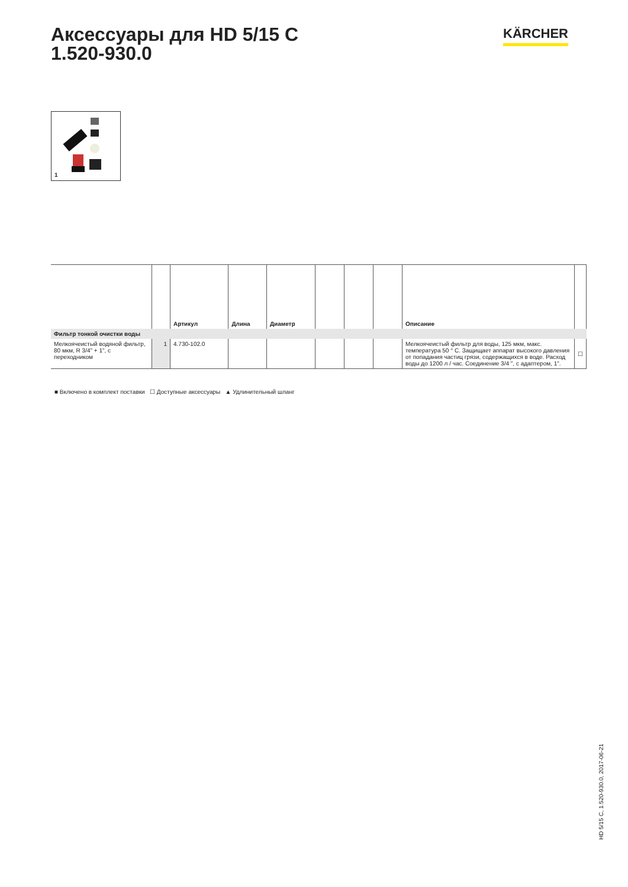Аксессуары для HD 5/15 C
1.520-930.0
KÄRCHER
1
| | | Артикул | Длина | Диаметр | | | | Описание | |
| --- | --- | --- | --- | --- | --- | --- | --- | --- | --- |
| Фильтр тонкой очистки воды | | | | | | | | | |
| Мелкоячеистый водяной фильтр, 80 мкм, R 3/4" + 1", с переходником | 1 | 4.730-102.0 | | | | | | Мелкоячеистый фильтр для воды, 125 мкм, макс. температура 50 ° C. Защищает аппарат высокого давления от попадания частиц грязи, содержащихся в воде. Расход воды до 1200 л / час. Соединение 3/4 ", с адаптером, 1". | ☐ |
■ Включено в комплект поставки ☐ Доступные аксессуары ▲ Удлинительный шланг
HD 5/15 C, 1.520-930.0, 2017-06-21